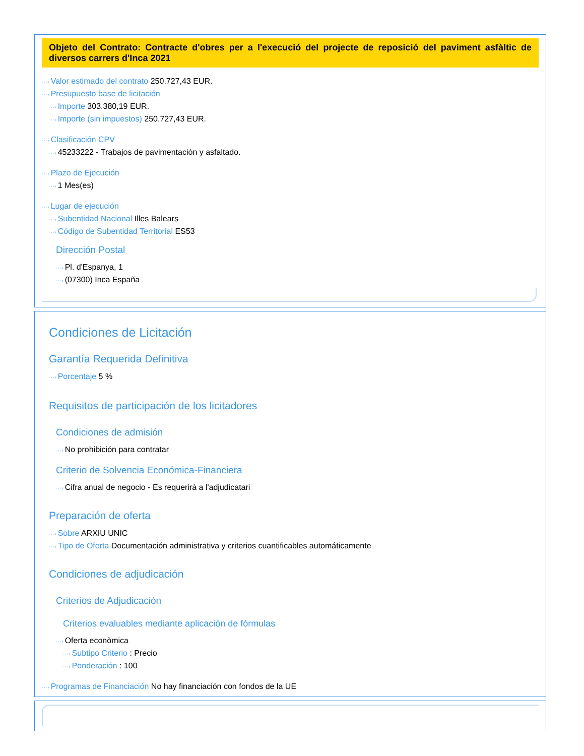Objeto del Contrato: Contracte d'obres per a l'execució del projecte de reposició del paviment asfàltic de diversos carrers d'Inca 2021
···› Valor estimado del contrato 250.727,43 EUR.
···› Presupuesto base de licitación
···› Importe 303.380,19 EUR.
···› Importe (sin impuestos) 250.727,43 EUR.
···› Clasificación CPV
···› 45233222 - Trabajos de pavimentación y asfaltado.
···› Plazo de Ejecución
···› 1 Mes(es)
···› Lugar de ejecución
···› Subentidad Nacional Illes Balears
···› Código de Subentidad Territorial ES53
Dirección Postal
···› Pl. d'Espanya, 1
···› (07300) Inca España
Condiciones de Licitación
Garantía Requerida Definitiva
···› Porcentaje 5 %
Requisitos de participación de los licitadores
Condiciones de admisión
···› No prohibición para contratar
Criterio de Solvencia Económica-Financiera
···› Cifra anual de negocio - Es requerirà a l'adjudicatari
Preparación de oferta
···› Sobre ARXIU UNIC
···› Tipo de Oferta Documentación administrativa y criterios cuantificables automáticamente
Condiciones de adjudicación
Criterios de Adjudicación
Criterios evaluables mediante aplicación de fórmulas
···› Oferta econòmica
···› Subtipo Criterio : Precio
···› Ponderación : 100
···› Programas de Financiación No hay financiación con fondos de la UE